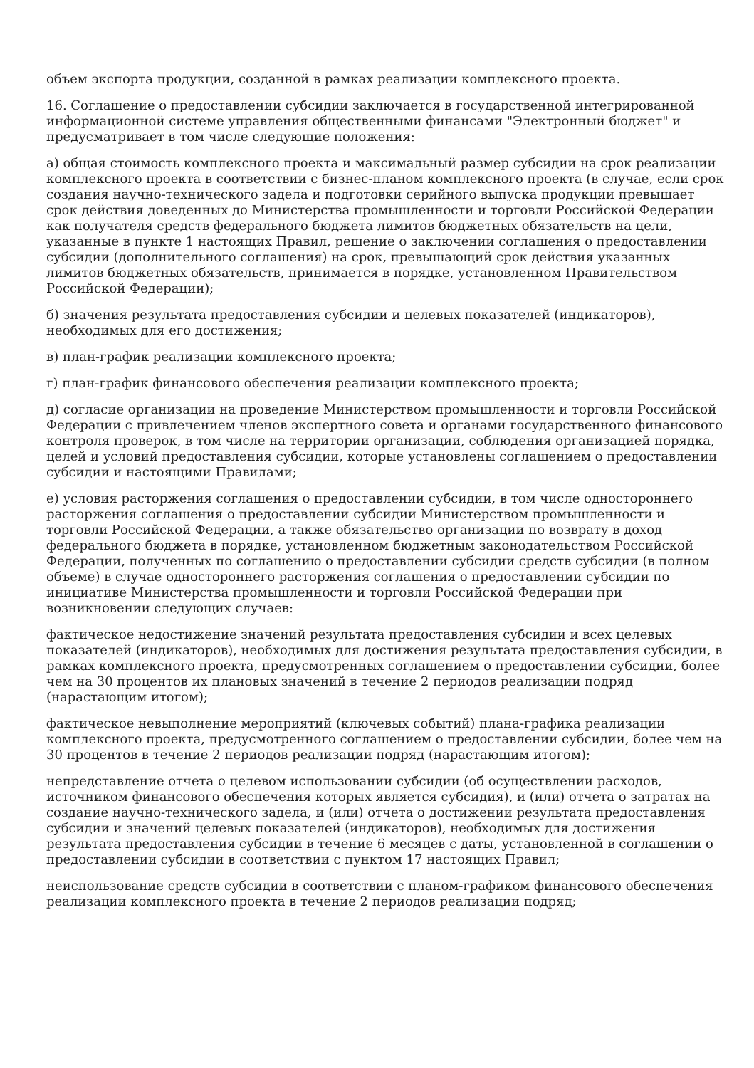объем экспорта продукции, созданной в рамках реализации комплексного проекта.
16. Соглашение о предоставлении субсидии заключается в государственной интегрированной информационной системе управления общественными финансами "Электронный бюджет" и предусматривает в том числе следующие положения:
а) общая стоимость комплексного проекта и максимальный размер субсидии на срок реализации комплексного проекта в соответствии с бизнес-планом комплексного проекта (в случае, если срок создания научно-технического задела и подготовки серийного выпуска продукции превышает срок действия доведенных до Министерства промышленности и торговли Российской Федерации как получателя средств федерального бюджета лимитов бюджетных обязательств на цели, указанные в пункте 1 настоящих Правил, решение о заключении соглашения о предоставлении субсидии (дополнительного соглашения) на срок, превышающий срок действия указанных лимитов бюджетных обязательств, принимается в порядке, установленном Правительством Российской Федерации);
б) значения результата предоставления субсидии и целевых показателей (индикаторов), необходимых для его достижения;
в) план-график реализации комплексного проекта;
г) план-график финансового обеспечения реализации комплексного проекта;
д) согласие организации на проведение Министерством промышленности и торговли Российской Федерации с привлечением членов экспертного совета и органами государственного финансового контроля проверок, в том числе на территории организации, соблюдения организацией порядка, целей и условий предоставления субсидии, которые установлены соглашением о предоставлении субсидии и настоящими Правилами;
е) условия расторжения соглашения о предоставлении субсидии, в том числе одностороннего расторжения соглашения о предоставлении субсидии Министерством промышленности и торговли Российской Федерации, а также обязательство организации по возврату в доход федерального бюджета в порядке, установленном бюджетным законодательством Российской Федерации, полученных по соглашению о предоставлении субсидии средств субсидии (в полном объеме) в случае одностороннего расторжения соглашения о предоставлении субсидии по инициативе Министерства промышленности и торговли Российской Федерации при возникновении следующих случаев:
фактическое недостижение значений результата предоставления субсидии и всех целевых показателей (индикаторов), необходимых для достижения результата предоставления субсидии, в рамках комплексного проекта, предусмотренных соглашением о предоставлении субсидии, более чем на 30 процентов их плановых значений в течение 2 периодов реализации подряд (нарастающим итогом);
фактическое невыполнение мероприятий (ключевых событий) плана-графика реализации комплексного проекта, предусмотренного соглашением о предоставлении субсидии, более чем на 30 процентов в течение 2 периодов реализации подряд (нарастающим итогом);
непредставление отчета о целевом использовании субсидии (об осуществлении расходов, источником финансового обеспечения которых является субсидия), и (или) отчета о затратах на создание научно-технического задела, и (или) отчета о достижении результата предоставления субсидии и значений целевых показателей (индикаторов), необходимых для достижения результата предоставления субсидии в течение 6 месяцев с даты, установленной в соглашении о предоставлении субсидии в соответствии с пунктом 17 настоящих Правил;
неиспользование средств субсидии в соответствии с планом-графиком финансового обеспечения реализации комплексного проекта в течение 2 периодов реализации подряд;